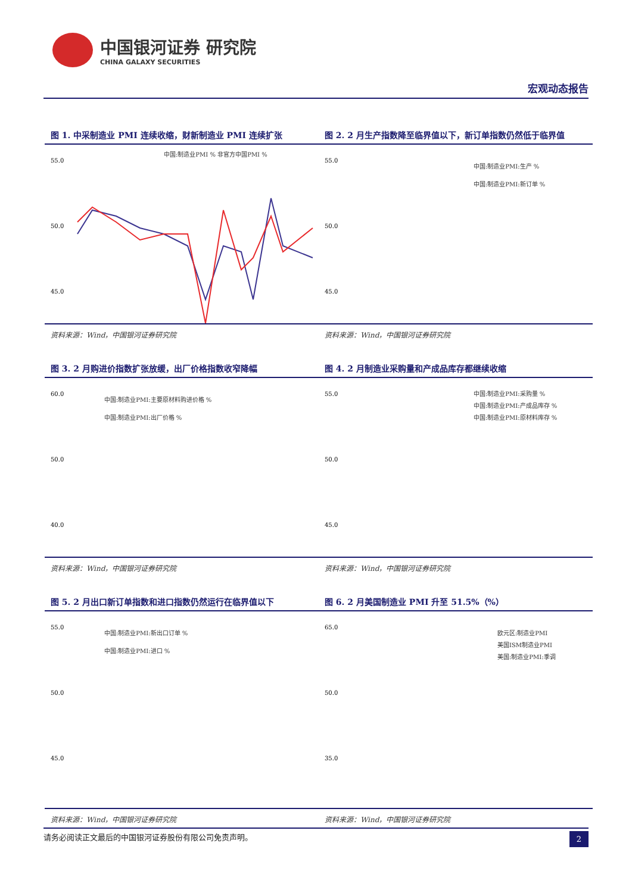中国银河证券 研究院
CHINA GALAXY SECURITIES
宏观动态报告
图 1. 中采制造业 PMI 连续收缩，财新制造业 PMI 连续扩张
中国:制造业PMI % 非官方中国PMI %
55.0
50.0
45.0
资料来源：Wind，中国银河证券研究院
图 2. 2 月生产指数降至临界值以下，新订单指数仍然低于临界值
中国:制造业PMI:生产 %
中国:制造业PMI:新订单 %
55.0
50.0
45.0
资料来源：Wind，中国银河证券研究院
图 3. 2 月购进价指数扩张放缓，出厂价格指数收窄降幅
中国:制造业PMI:主要原材料购进价格 %
中国:制造业PMI:出厂价格 %
60.0
50.0
40.0
资料来源：Wind，中国银河证券研究院
图 4. 2 月制造业采购量和产成品库存都继续收缩
中国:制造业PMI:采购量 %
中国:制造业PMI:产成品库存 %
中国:制造业PMI:原材料库存 %
55.0
50.0
45.0
资料来源：Wind，中国银河证券研究院
图 5. 2 月出口新订单指数和进口指数仍然运行在临界值以下
中国:制造业PMI:新出口订单 %
中国:制造业PMI:进口 %
55.0
50.0
45.0
资料来源：Wind，中国银河证券研究院
图 6. 2 月美国制造业 PMI 升至 51.5%（%）
欧元区:制造业PMI
美国ISM制造业PMI
美国:制造业PMI:季调
65.0
50.0
35.0
资料来源：Wind，中国银河证券研究院
请务必阅读正文最后的中国银河证券股份有限公司免责声明。 2